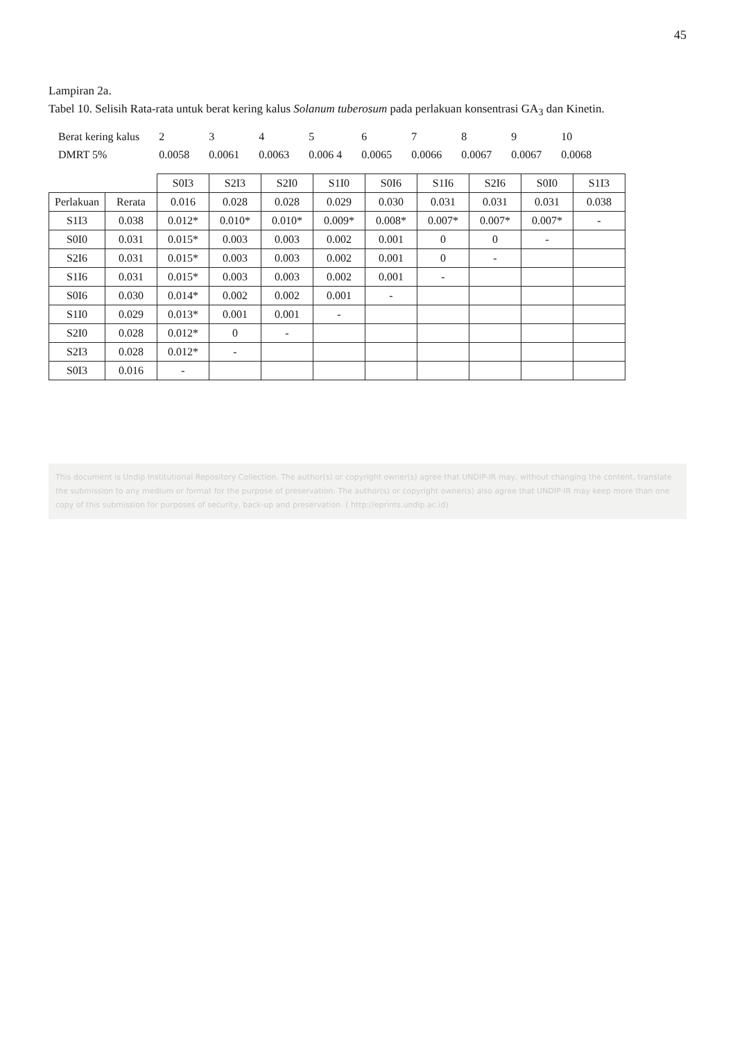45
Lampiran 2a.
Tabel 10. Selisih Rata-rata untuk berat kering kalus Solanum tuberosum pada perlakuan konsentrasi GA<sub>3</sub> dan Kinetin.
| Berat kering kalus | 2 | 3 | 4 | 5 | 6 | 7 | 8 | 9 | 10 |
| DMRT 5% | 0.0058 | 0.0061 | 0.0063 | 0.006 4 | 0.0065 | 0.0066 | 0.0067 | 0.0067 | 0.0068 |
| | | S0I3 | S2I3 | S2I0 | S1I0 | S0I6 | S1I6 | S2I6 | S0I0 | S1I3 |
| Perlakuan | Rerata | 0.016 | 0.028 | 0.028 | 0.029 | 0.030 | 0.031 | 0.031 | 0.031 | 0.038 |
| S1I3 | 0.038 | 0.012* | 0.010* | 0.010* | 0.009* | 0.008* | 0.007* | 0.007* | 0.007* | - |
| S0I0 | 0.031 | 0.015* | 0.003 | 0.003 | 0.002 | 0.001 | 0 | 0 | - | |
| S2I6 | 0.031 | 0.015* | 0.003 | 0.003 | 0.002 | 0.001 | 0 | - | | |
| S1I6 | 0.031 | 0.015* | 0.003 | 0.003 | 0.002 | 0.001 | - | | | |
| S0I6 | 0.030 | 0.014* | 0.002 | 0.002 | 0.001 | - | | | | |
| S1I0 | 0.029 | 0.013* | 0.001 | 0.001 | - | | | | | |
| S2I0 | 0.028 | 0.012* | 0 | - | | | | | | |
| S2I3 | 0.028 | 0.012* | - | | | | | | | |
| S0I3 | 0.016 | - | | | | | | | | |
This document is Undip Institutional Repository Collection. The author(s) or copyright owner(s) agree that UNDIP-IR may, without changing the content, translate the submission to any medium or format for the purpose of preservation. The author(s) or copyright owner(s) also agree that UNDIP-IR may keep more than one copy of this submission for purposes of security, back-up and preservation. ( http://eprints.undip.ac.id)